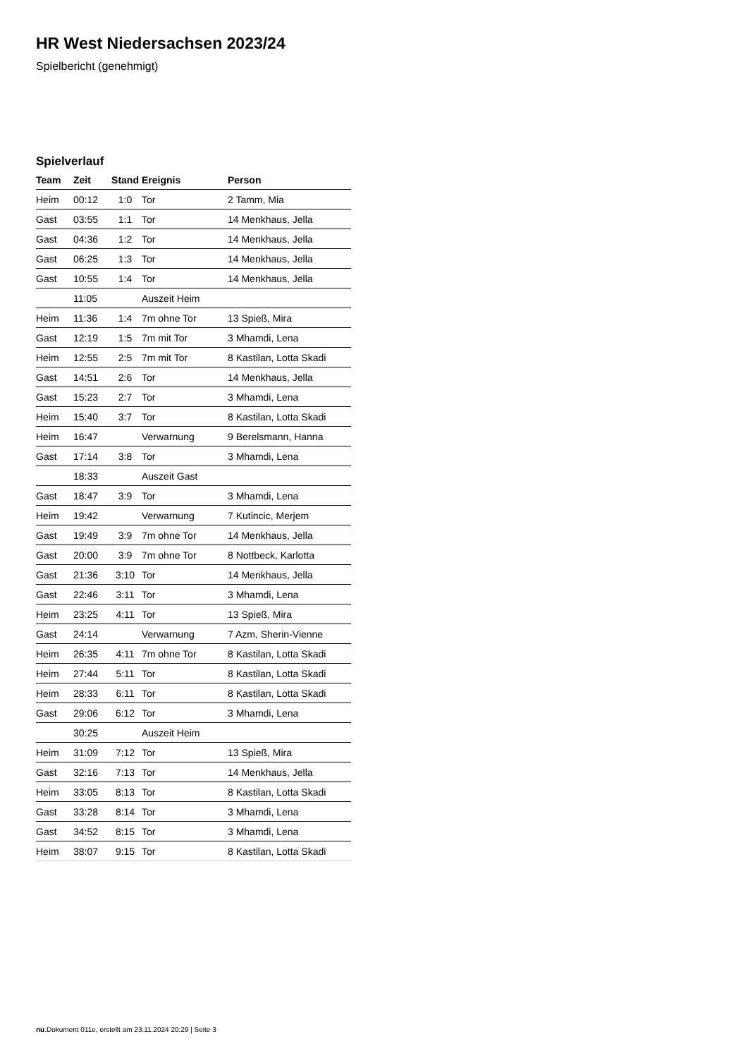HR West Niedersachsen 2023/24
Spielbericht (genehmigt)
Spielverlauf
| Team | Zeit | Stand | Ereignis | Person |
| --- | --- | --- | --- | --- |
| Heim | 00:12 | 1:0 | Tor | 2 Tamm, Mia |
| Gast | 03:55 | 1:1 | Tor | 14 Menkhaus, Jella |
| Gast | 04:36 | 1:2 | Tor | 14 Menkhaus, Jella |
| Gast | 06:25 | 1:3 | Tor | 14 Menkhaus, Jella |
| Gast | 10:55 | 1:4 | Tor | 14 Menkhaus, Jella |
| | 11:05 | | Auszeit Heim | |
| Heim | 11:36 | 1:4 | 7m ohne Tor | 13 Spieß, Mira |
| Gast | 12:19 | 1:5 | 7m mit Tor | 3 Mhamdi, Lena |
| Heim | 12:55 | 2:5 | 7m mit Tor | 8 Kastilan, Lotta Skadi |
| Gast | 14:51 | 2:6 | Tor | 14 Menkhaus, Jella |
| Gast | 15:23 | 2:7 | Tor | 3 Mhamdi, Lena |
| Heim | 15:40 | 3:7 | Tor | 8 Kastilan, Lotta Skadi |
| Heim | 16:47 | | Verwarnung | 9 Berelsmann, Hanna |
| Gast | 17:14 | 3:8 | Tor | 3 Mhamdi, Lena |
| | 18:33 | | Auszeit Gast | |
| Gast | 18:47 | 3:9 | Tor | 3 Mhamdi, Lena |
| Heim | 19:42 | | Verwarnung | 7 Kutincic, Merjem |
| Gast | 19:49 | 3:9 | 7m ohne Tor | 14 Menkhaus, Jella |
| Gast | 20:00 | 3:9 | 7m ohne Tor | 8 Nottbeck, Karlotta |
| Gast | 21:36 | 3:10 | Tor | 14 Menkhaus, Jella |
| Gast | 22:46 | 3:11 | Tor | 3 Mhamdi, Lena |
| Heim | 23:25 | 4:11 | Tor | 13 Spieß, Mira |
| Gast | 24:14 | | Verwarnung | 7 Azm, Sherin-Vienne |
| Heim | 26:35 | 4:11 | 7m ohne Tor | 8 Kastilan, Lotta Skadi |
| Heim | 27:44 | 5:11 | Tor | 8 Kastilan, Lotta Skadi |
| Heim | 28:33 | 6:11 | Tor | 8 Kastilan, Lotta Skadi |
| Gast | 29:06 | 6:12 | Tor | 3 Mhamdi, Lena |
| | 30:25 | | Auszeit Heim | |
| Heim | 31:09 | 7:12 | Tor | 13 Spieß, Mira |
| Gast | 32:16 | 7:13 | Tor | 14 Menkhaus, Jella |
| Heim | 33:05 | 8:13 | Tor | 8 Kastilan, Lotta Skadi |
| Gast | 33:28 | 8:14 | Tor | 3 Mhamdi, Lena |
| Gast | 34:52 | 8:15 | Tor | 3 Mhamdi, Lena |
| Heim | 38:07 | 9:15 | Tor | 8 Kastilan, Lotta Skadi |
nu.Dokument 011e, erstellt am 23.11.2024 20:29 | Seite 3